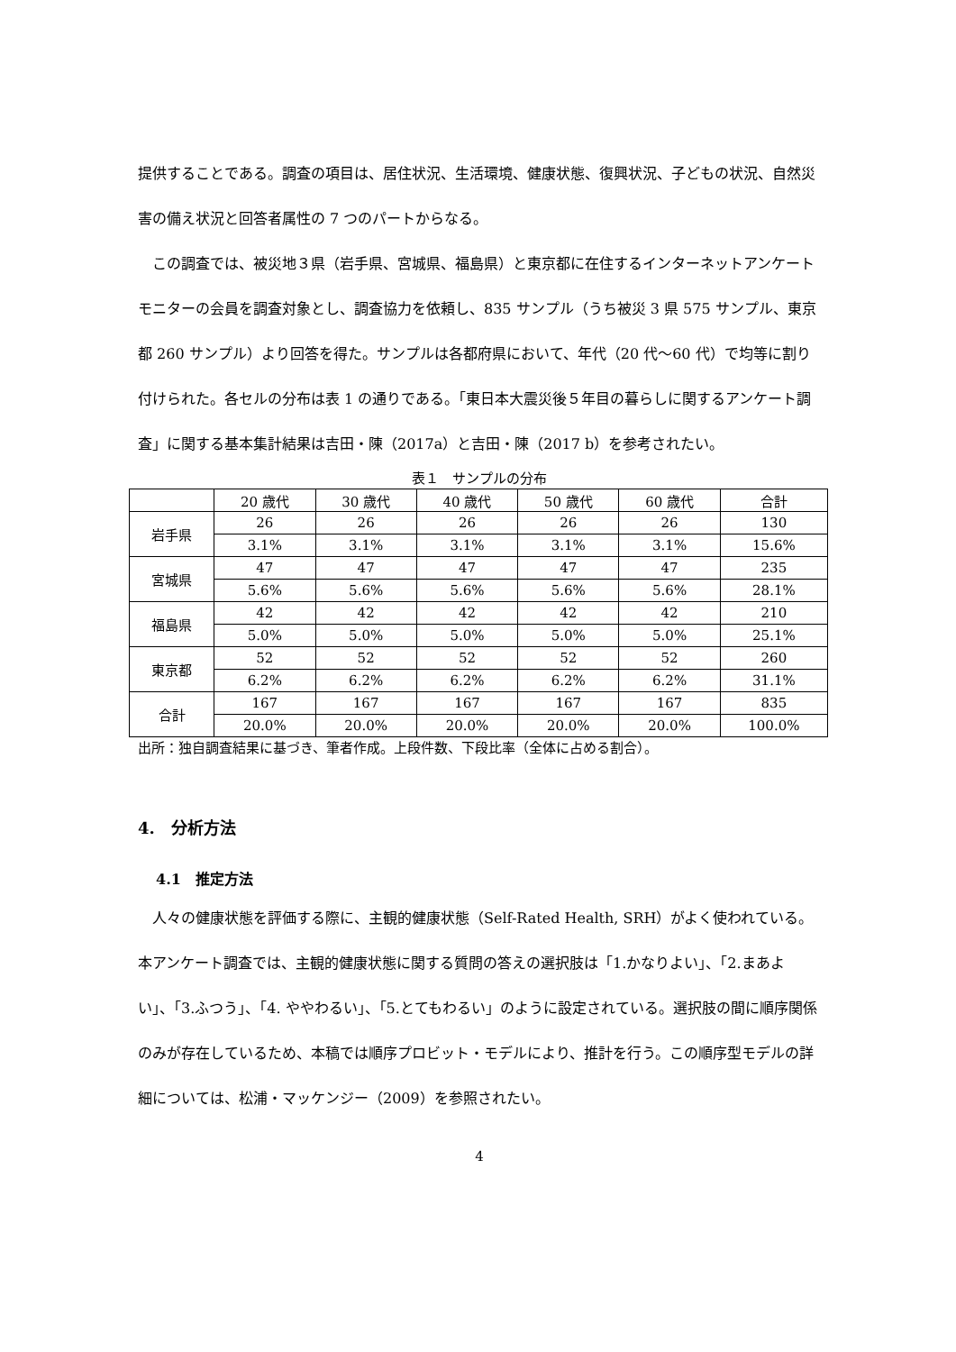提供することである。調査の項目は、居住状況、生活環境、健康状態、復興状況、子どもの状況、自然災害の備え状況と回答者属性の 7 つのパートからなる。
　この調査では、被災地３県（岩手県、宮城県、福島県）と東京都に在住するインターネットアンケートモニターの会員を調査対象とし、調査協力を依頼し、835 サンプル（うち被災 3 県 575 サンプル、東京都 260 サンプル）より回答を得た。サンプルは各都府県において、年代（20 代～60 代）で均等に割り付けられた。各セルの分布は表 1 の通りである。「東日本大震災後５年目の暮らしに関するアンケート調査」に関する基本集計結果は吉田・陳（2017a）と吉田・陳（2017 b）を参考されたい。
表１　サンプルの分布
| | 20 歳代 | 30 歳代 | 40 歳代 | 50 歳代 | 60 歳代 | 合計 |
| 岩手県 | 26 | 26 | 26 | 26 | 26 | 130 |
| | 3.1% | 3.1% | 3.1% | 3.1% | 3.1% | 15.6% |
| 宮城県 | 47 | 47 | 47 | 47 | 47 | 235 |
| | 5.6% | 5.6% | 5.6% | 5.6% | 5.6% | 28.1% |
| 福島県 | 42 | 42 | 42 | 42 | 42 | 210 |
| | 5.0% | 5.0% | 5.0% | 5.0% | 5.0% | 25.1% |
| 東京都 | 52 | 52 | 52 | 52 | 52 | 260 |
| | 6.2% | 6.2% | 6.2% | 6.2% | 6.2% | 31.1% |
| 合計 | 167 | 167 | 167 | 167 | 167 | 835 |
| | 20.0% | 20.0% | 20.0% | 20.0% | 20.0% | 100.0% |
出所：独自調査結果に基づき、筆者作成。上段件数、下段比率（全体に占める割合）。
4.　分析方法
4.1　推定方法
　人々の健康状態を評価する際に、主観的健康状態（Self-Rated Health, SRH）がよく使われている。本アンケート調査では、主観的健康状態に関する質問の答えの選択肢は「1.かなりよい」、「2.まあよい」、「3.ふつう」、「4. ややわるい」、「5.とてもわるい」のように設定されている。選択肢の間に順序関係のみが存在しているため、本稿では順序プロビット・モデルにより、推計を行う。この順序型モデルの詳細については、松浦・マッケンジー（2009）を参照されたい。
4